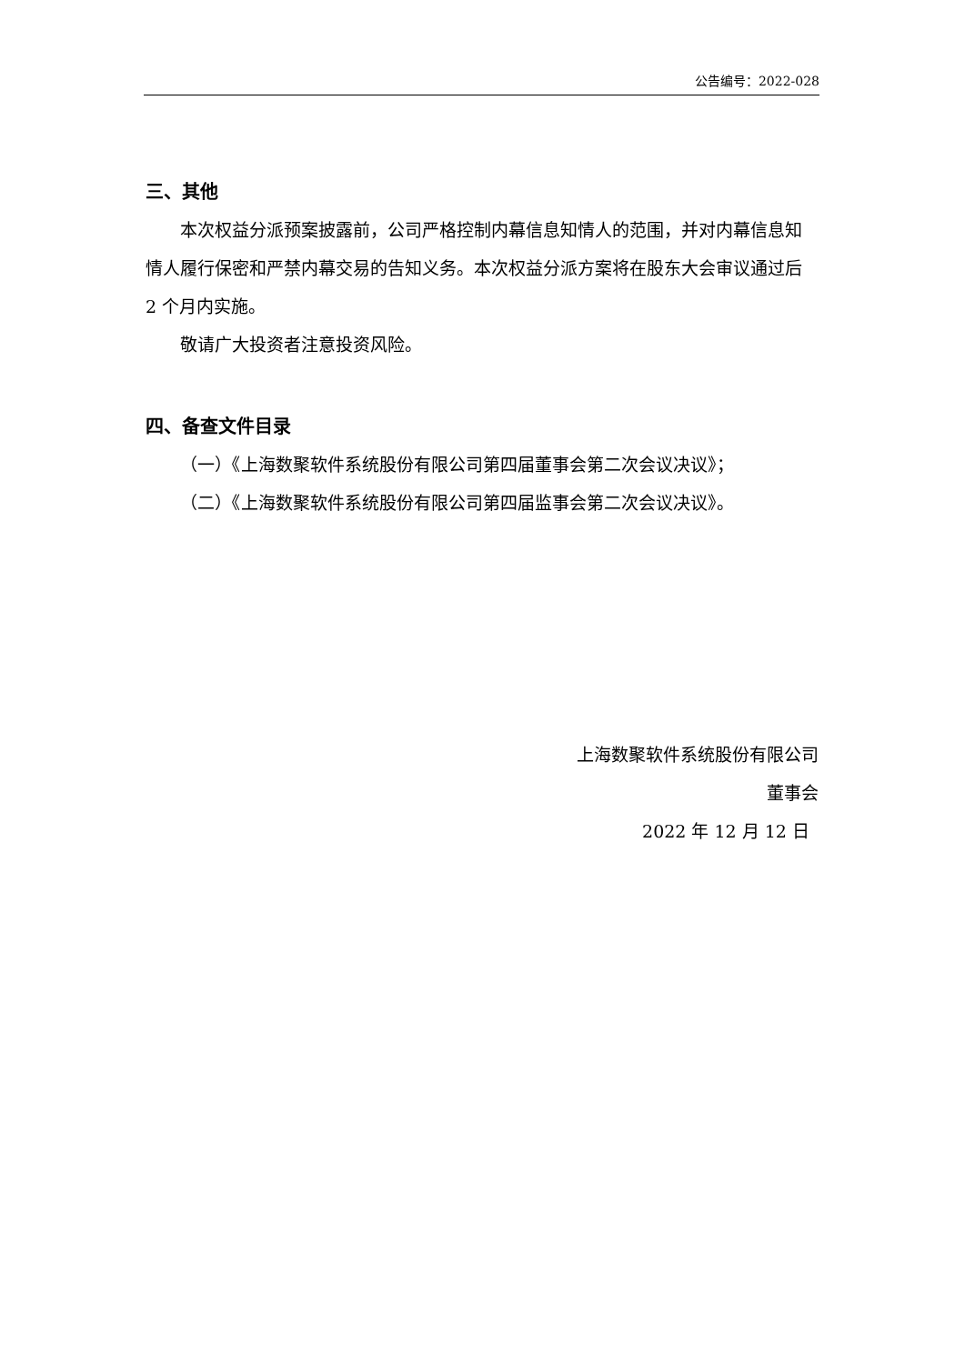公告编号：2022-028
三、其他
本次权益分派预案披露前，公司严格控制内幕信息知情人的范围，并对内幕信息知情人履行保密和严禁内幕交易的告知义务。本次权益分派方案将在股东大会审议通过后 2 个月内实施。
敬请广大投资者注意投资风险。
四、备查文件目录
（一）《上海数聚软件系统股份有限公司第四届董事会第二次会议决议》；
（二）《上海数聚软件系统股份有限公司第四届监事会第二次会议决议》。
上海数聚软件系统股份有限公司
董事会
2022 年 12 月 12 日